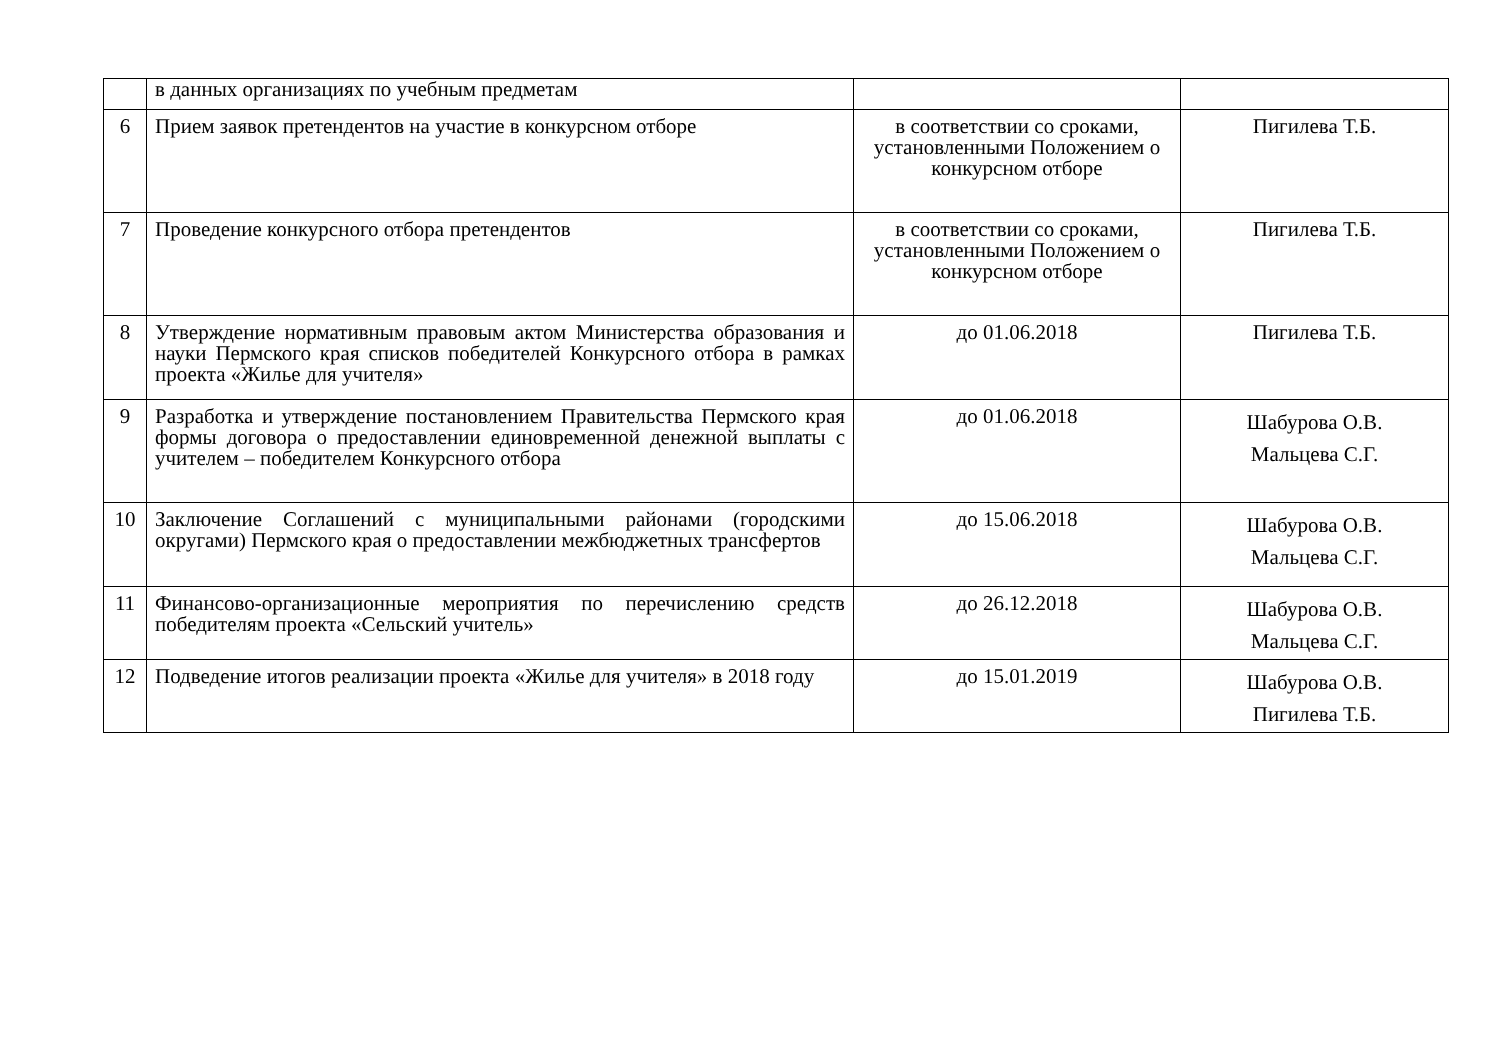| | в данных организациях по учебным предметам | | |
| 6 | Прием заявок претендентов на участие в конкурсном отборе | в соответствии со сроками, установленными Положением о конкурсном отборе | Пигилева Т.Б. |
| 7 | Проведение конкурсного отбора претендентов | в соответствии со сроками, установленными Положением о конкурсном отборе | Пигилева Т.Б. |
| 8 | Утверждение нормативным правовым актом Министерства образования и науки Пермского края списков победителей Конкурсного отбора в рамках проекта «Жилье для учителя» | до 01.06.2018 | Пигилева Т.Б. |
| 9 | Разработка и утверждение постановлением Правительства Пермского края формы договора о предоставлении единовременной денежной выплаты с учителем – победителем Конкурсного отбора | до 01.06.2018 | Шабурова О.В. Мальцева С.Г. |
| 10 | Заключение Соглашений с муниципальными районами (городскими округами) Пермского края о предоставлении межбюджетных трансфертов | до 15.06.2018 | Шабурова О.В. Мальцева С.Г. |
| 11 | Финансово-организационные мероприятия по перечислению средств победителям проекта «Сельский учитель» | до 26.12.2018 | Шабурова О.В. Мальцева С.Г. |
| 12 | Подведение итогов реализации проекта «Жилье для учителя» в 2018 году | до 15.01.2019 | Шабурова О.В. Пигилева Т.Б. |